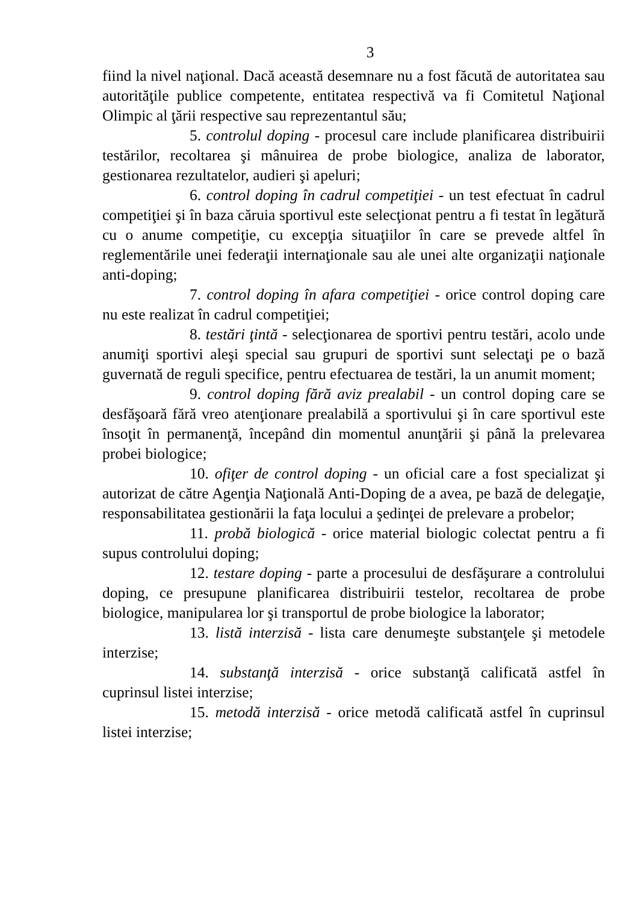3
fiind la nivel naţional. Dacă această desemnare nu a fost făcută de autoritatea sau autorităţile publice competente, entitatea respectivă va fi Comitetul Naţional Olimpic al ţării respective sau reprezentantul său;
5. controlul doping - procesul care include planificarea distribuirii testărilor, recoltarea şi mânuirea de probe biologice, analiza de laborator, gestionarea rezultatelor, audieri şi apeluri;
6. control doping în cadrul competiţiei - un test efectuat în cadrul competiţiei şi în baza căruia sportivul este selecţionat pentru a fi testat în legătură cu o anume competiţie, cu excepţia situaţiilor în care se prevede altfel în reglementările unei federaţii internaţionale sau ale unei alte organizaţii naţionale anti-doping;
7. control doping în afara competiţiei - orice control doping care nu este realizat în cadrul competiţiei;
8. testări ţintă - selecţionarea de sportivi pentru testări, acolo unde anumiţi sportivi aleşi special sau grupuri de sportivi sunt selectaţi pe o bază guvernată de reguli specifice, pentru efectuarea de testări, la un anumit moment;
9. control doping fără aviz prealabil - un control doping care se desfăşoară fără vreo atenţionare prealabilă a sportivului şi în care sportivul este însoţit în permanenţă, începând din momentul anunţării şi până la prelevarea probei biologice;
10. ofiţer de control doping - un oficial care a fost specializat şi autorizat de către Agenţia Naţională Anti-Doping de a avea, pe bază de delegaţie, responsabilitatea gestionării la faţa locului a şedinţei de prelevare a probelor;
11. probă biologică - orice material biologic colectat pentru a fi supus controlului doping;
12. testare doping - parte a procesului de desfăşurare a controlului doping, ce presupune planificarea distribuirii testelor, recoltarea de probe biologice, manipularea lor şi transportul de probe biologice la laborator;
13. listă interzisă - lista care denumeşte substanţele şi metodele interzise;
14. substanţă interzisă - orice substanţă calificată astfel în cuprinsul listei interzise;
15. metodă interzisă - orice metodă calificată astfel în cuprinsul listei interzise;